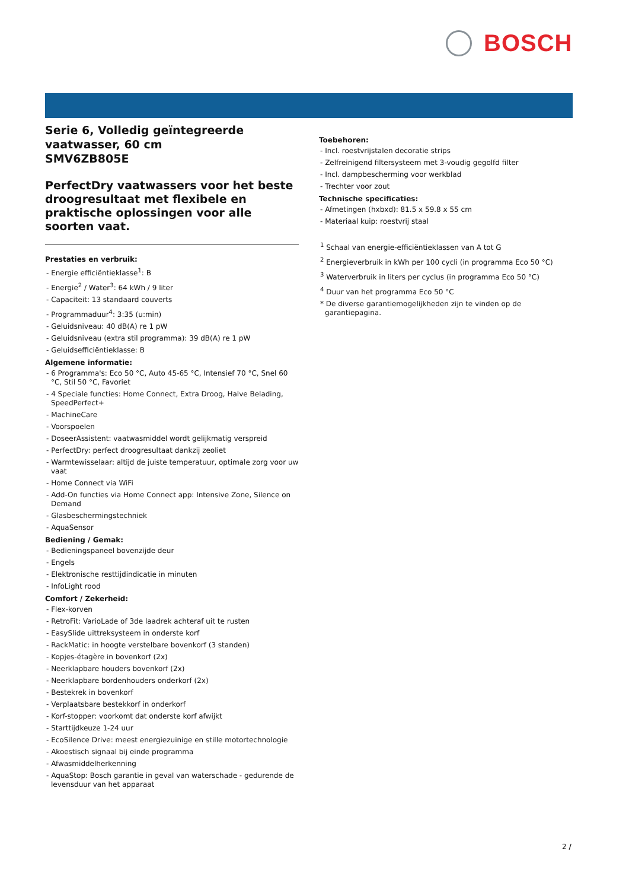BOSCH
Serie 6, Volledig geïntegreerde vaatwasser, 60 cm
SMV6ZB805E
PerfectDry vaatwassers voor het beste droogresultaat met flexibele en praktische oplossingen voor alle soorten vaat.
Prestaties en verbruik:
- Energie efficiëntieklasse<sup>1</sup>: B
- Energie<sup>2</sup> / Water<sup>3</sup>: 64 kWh / 9 liter
- Capaciteit: 13 standaard couverts
- Programmaduur<sup>4</sup>: 3:35 (u:min)
- Geluidsniveau: 40 dB(A) re 1 pW
- Geluidsniveau (extra stil programma): 39 dB(A) re 1 pW
- Geluidsefficiëntieklasse: B
Algemene informatie:
- 6 Programma's: Eco 50 °C, Auto 45-65 °C, Intensief 70 °C, Snel 60 °C, Stil 50 °C, Favoriet
- 4 Speciale functies: Home Connect, Extra Droog, Halve Belading, SpeedPerfect+
- MachineCare
- Voorspoelen
- DoseerAssistent: vaatwasmiddel wordt gelijkmatig verspreid
- PerfectDry: perfect droogresultaat dankzij zeoliet
- Warmtewisselaar: altijd de juiste temperatuur, optimale zorg voor uw vaat
- Home Connect via WiFi
- Add-On functies via Home Connect app: Intensive Zone, Silence on Demand
- Glasbeschermingstechniek
- AquaSensor
Bediening / Gemak:
- Bedieningspaneel bovenzijde deur
- Engels
- Elektronische resttijdindicatie in minuten
- InfoLight rood
Comfort / Zekerheid:
- Flex-korven
- RetroFit: VarioLade of 3de laadrek achteraf uit te rusten
- EasySlide uittreksysteem in onderste korf
- RackMatic: in hoogte verstelbare bovenkorf (3 standen)
- Kopjes-étagère in bovenkorf (2x)
- Neerklapbare houders bovenkorf (2x)
- Neerklapbare bordenhouders onderkorf (2x)
- Bestekrek in bovenkorf
- Verplaatsbare bestekkorf in onderkorf
- Korf-stopper: voorkomt dat onderste korf afwijkt
- Starttijdkeuze 1-24 uur
- EcoSilence Drive: meest energiezuinige en stille motortechnologie
- Akoestisch signaal bij einde programma
- Afwasmiddelherkenning
- AquaStop: Bosch garantie in geval van waterschade - gedurende de levensduur van het apparaat
Toebehoren:
- Incl. roestvrijstalen decoratie strips
- Zelfreinigend filtersysteem met 3-voudig gegolfd filter
- Incl. dampbescherming voor werkblad
- Trechter voor zout
Technische specificaties:
- Afmetingen (hxbxd): 81.5 x 59.8 x 55 cm
- Materiaal kuip: roestvrij staal
<sup>1</sup> Schaal van energie-efficiëntieklassen van A tot G
<sup>2</sup> Energieverbruik in kWh per 100 cycli (in programma Eco 50 °C)
<sup>3</sup> Waterverbruik in liters per cyclus (in programma Eco 50 °C)
<sup>4</sup> Duur van het programma Eco 50 °C
* De diverse garantiemogelijkheden zijn te vinden op de garantiepagina.
2 /